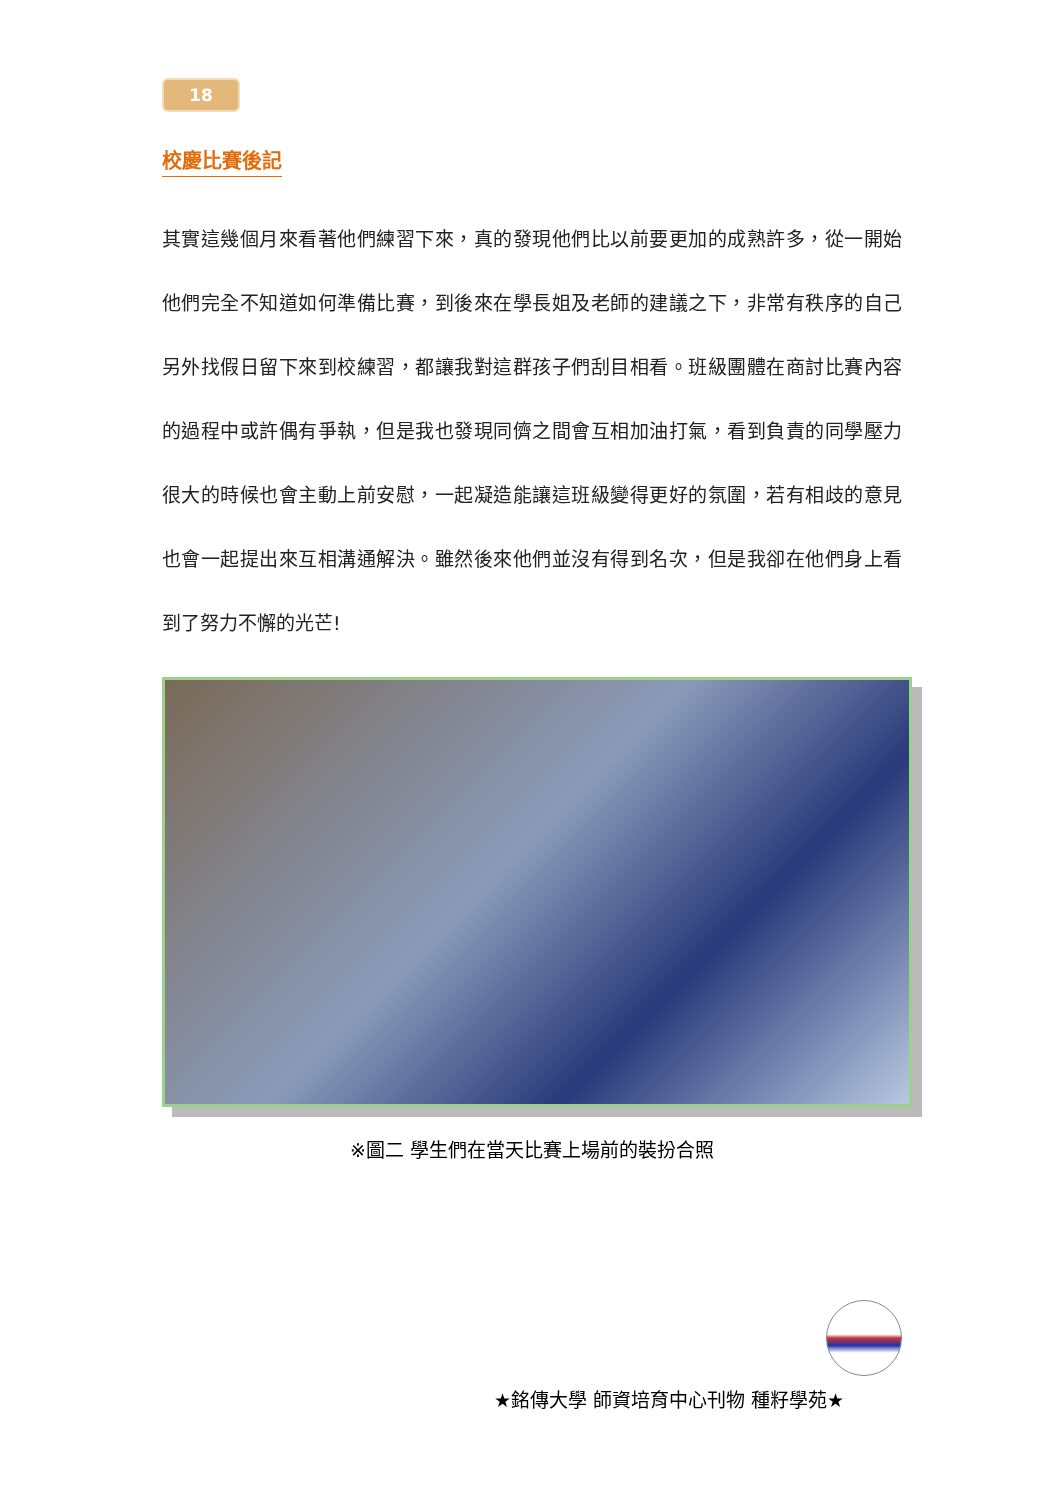18
校慶比賽後記
其實這幾個月來看著他們練習下來，真的發現他們比以前要更加的成熟許多，從一開始他們完全不知道如何準備比賽，到後來在學長姐及老師的建議之下，非常有秩序的自己另外找假日留下來到校練習，都讓我對這群孩子們刮目相看。班級團體在商討比賽內容的過程中或許偶有爭執，但是我也發現同儕之間會互相加油打氣，看到負責的同學壓力很大的時候也會主動上前安慰，一起凝造能讓這班級變得更好的氛圍，若有相歧的意見也會一起提出來互相溝通解決。雖然後來他們並沒有得到名次，但是我卻在他們身上看到了努力不懈的光芒!
※圖二 學生們在當天比賽上場前的裝扮合照
★銘傳大學 師資培育中心刊物 種籽學苑★